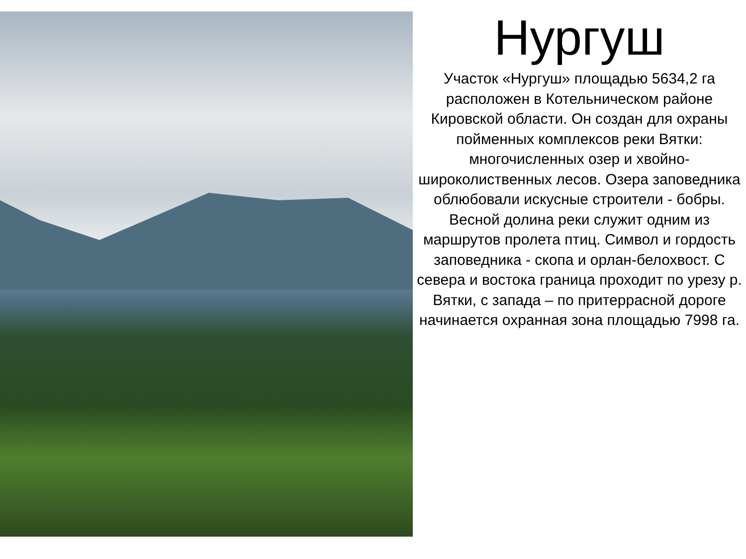Нургуш
Участок «Нургуш» площадью 5634,2 га расположен в Котельническом районе Кировской области. Он создан для охраны пойменных комплексов реки Вятки: многочисленных озер и хвойно-широколиственных лесов. Озера заповедника облюбовали искусные строители - бобры. Весной долина реки служит одним из маршрутов пролета птиц. Символ и гордость заповедника - скопа и орлан-белохвост. С севера и востока граница проходит по урезу р. Вятки, с запада – по притеррасной дороге начинается охранная зона площадью 7998 га.